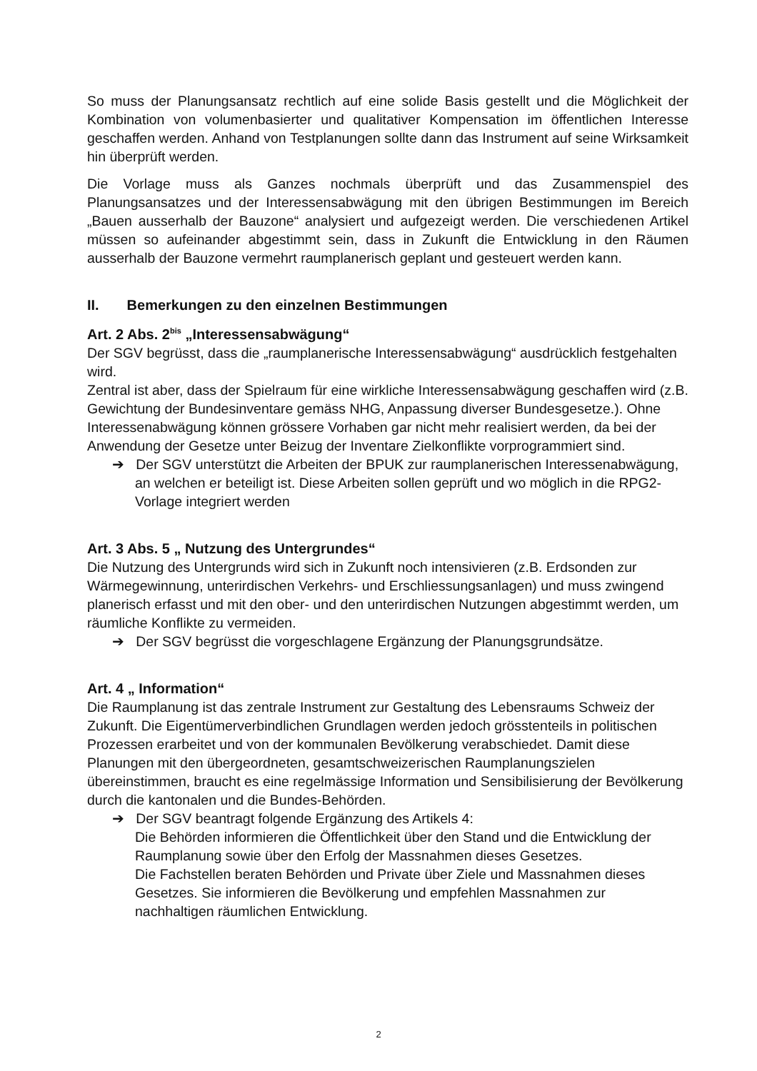So muss der Planungsansatz rechtlich auf eine solide Basis gestellt und die Möglichkeit der Kombination von volumenbasierter und qualitativer Kompensation im öffentlichen Interesse geschaffen werden. Anhand von Testplanungen sollte dann das Instrument auf seine Wirksamkeit hin überprüft werden.
Die Vorlage muss als Ganzes nochmals überprüft und das Zusammenspiel des Planungsansatzes und der Interessensabwägung mit den übrigen Bestimmungen im Bereich „Bauen ausserhalb der Bauzone“ analysiert und aufgezeigt werden. Die verschiedenen Artikel müssen so aufeinander abgestimmt sein, dass in Zukunft die Entwicklung in den Räumen ausserhalb der Bauzone vermehrt raumplanerisch geplant und gesteuert werden kann.
II. Bemerkungen zu den einzelnen Bestimmungen
Art. 2 Abs. 2<sup>bis</sup> „Interessensabwägung“
Der SGV begrüsst, dass die „raumplanerische Interessensabwägung“ ausdrücklich festgehalten wird.
Zentral ist aber, dass der Spielraum für eine wirkliche Interessensabwägung geschaffen wird (z.B. Gewichtung der Bundesinventare gemäss NHG, Anpassung diverser Bundesgesetze.). Ohne Interessenabwägung können grössere Vorhaben gar nicht mehr realisiert werden, da bei der Anwendung der Gesetze unter Beizug der Inventare Zielkonflikte vorprogrammiert sind.
➔ Der SGV unterstützt die Arbeiten der BPUK zur raumplanerischen Interessenabwägung, an welchen er beteiligt ist. Diese Arbeiten sollen geprüft und wo möglich in die RPG2-Vorlage integriert werden
Art. 3 Abs. 5 „ Nutzung des Untergrundes“
Die Nutzung des Untergrunds wird sich in Zukunft noch intensivieren (z.B. Erdsonden zur Wärmegewinnung, unterirdischen Verkehrs- und Erschliessungsanlagen) und muss zwingend planerisch erfasst und mit den ober- und den unterirdischen Nutzungen abgestimmt werden, um räumliche Konflikte zu vermeiden.
➔ Der SGV begrüsst die vorgeschlagene Ergänzung der Planungsgrundsätze.
Art. 4 „ Information“
Die Raumplanung ist das zentrale Instrument zur Gestaltung des Lebensraums Schweiz der Zukunft. Die Eigentümerverbindlichen Grundlagen werden jedoch grösstenteils in politischen Prozessen erarbeitet und von der kommunalen Bevölkerung verabschiedet. Damit diese Planungen mit den übergeordneten, gesamtschweizerischen Raumplanungszielen übereinstimmen, braucht es eine regelmässige Information und Sensibilisierung der Bevölkerung durch die kantonalen und die Bundes-Behörden.
➔ Der SGV beantragt folgende Ergänzung des Artikels 4:
Die Behörden informieren die Öffentlichkeit über den Stand und die Entwicklung der Raumplanung sowie über den Erfolg der Massnahmen dieses Gesetzes.
Die Fachstellen beraten Behörden und Private über Ziele und Massnahmen dieses Gesetzes. Sie informieren die Bevölkerung und empfehlen Massnahmen zur nachhaltigen räumlichen Entwicklung.
2